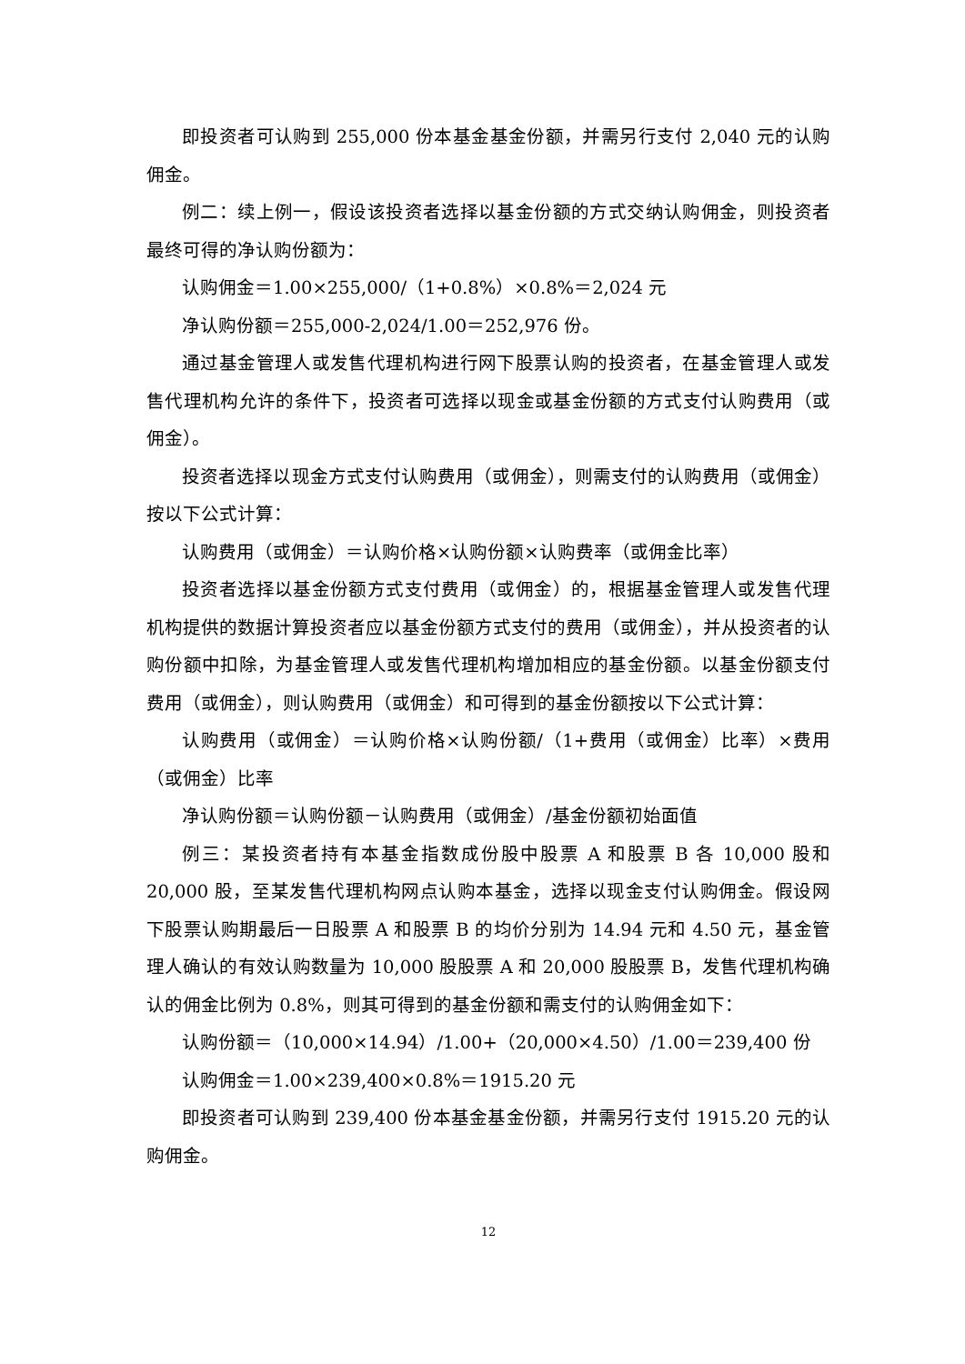即投资者可认购到 255,000 份本基金基金份额，并需另行支付 2,040 元的认购佣金。
例二：续上例一，假设该投资者选择以基金份额的方式交纳认购佣金，则投资者最终可得的净认购份额为：
认购佣金＝1.00×255,000/（1+0.8%）×0.8%＝2,024 元
净认购份额＝255,000-2,024/1.00＝252,976 份。
通过基金管理人或发售代理机构进行网下股票认购的投资者，在基金管理人或发售代理机构允许的条件下，投资者可选择以现金或基金份额的方式支付认购费用（或佣金）。
投资者选择以现金方式支付认购费用（或佣金），则需支付的认购费用（或佣金）按以下公式计算：
认购费用（或佣金）＝认购价格×认购份额×认购费率（或佣金比率）
投资者选择以基金份额方式支付费用（或佣金）的，根据基金管理人或发售代理机构提供的数据计算投资者应以基金份额方式支付的费用（或佣金），并从投资者的认购份额中扣除，为基金管理人或发售代理机构增加相应的基金份额。以基金份额支付费用（或佣金），则认购费用（或佣金）和可得到的基金份额按以下公式计算：
认购费用（或佣金）＝认购价格×认购份额/（1+费用（或佣金）比率）×费用（或佣金）比率
净认购份额＝认购份额－认购费用（或佣金）/基金份额初始面值
例三：某投资者持有本基金指数成份股中股票 A 和股票 B 各 10,000 股和 20,000 股，至某发售代理机构网点认购本基金，选择以现金支付认购佣金。假设网下股票认购期最后一日股票 A 和股票 B 的均价分别为 14.94 元和 4.50 元，基金管理人确认的有效认购数量为 10,000 股股票 A 和 20,000 股股票 B，发售代理机构确认的佣金比例为 0.8%，则其可得到的基金份额和需支付的认购佣金如下：
认购份额＝（10,000×14.94）/1.00+（20,000×4.50）/1.00＝239,400 份
认购佣金＝1.00×239,400×0.8%＝1915.20 元
即投资者可认购到 239,400 份本基金基金份额，并需另行支付 1915.20 元的认购佣金。
12